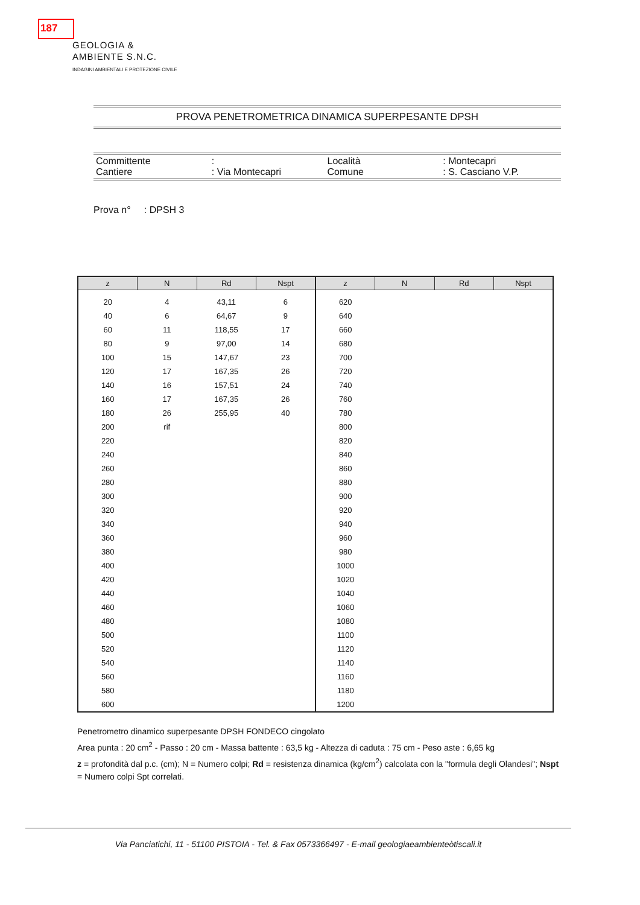187
GEOLOGIA &
AMBIENTE S.N.C.
INDAGINI AMBIENTALI E PROTEZIONE CIVILE
PROVA PENETROMETRICA DINAMICA SUPERPESANTE DPSH
Committente
Cantiere
:
: Via Montecapri
Località
Comune
: Montecapri
: S. Casciano V.P.
Prova n° : DPSH 3
| z | N | Rd | Nspt | z | N | Rd | Nspt |
| --- | --- | --- | --- | --- | --- | --- | --- |
| 20 | 4 | 43,11 | 6 | 620 | | | |
| 40 | 6 | 64,67 | 9 | 640 | | | |
| 60 | 11 | 118,55 | 17 | 660 | | | |
| 80 | 9 | 97,00 | 14 | 680 | | | |
| 100 | 15 | 147,67 | 23 | 700 | | | |
| 120 | 17 | 167,35 | 26 | 720 | | | |
| 140 | 16 | 157,51 | 24 | 740 | | | |
| 160 | 17 | 167,35 | 26 | 760 | | | |
| 180 | 26 | 255,95 | 40 | 780 | | | |
| 200 | rif | | | 800 | | | |
| 220 | | | | 820 | | | |
| 240 | | | | 840 | | | |
| 260 | | | | 860 | | | |
| 280 | | | | 880 | | | |
| 300 | | | | 900 | | | |
| 320 | | | | 920 | | | |
| 340 | | | | 940 | | | |
| 360 | | | | 960 | | | |
| 380 | | | | 980 | | | |
| 400 | | | | 1000 | | | |
| 420 | | | | 1020 | | | |
| 440 | | | | 1040 | | | |
| 460 | | | | 1060 | | | |
| 480 | | | | 1080 | | | |
| 500 | | | | 1100 | | | |
| 520 | | | | 1120 | | | |
| 540 | | | | 1140 | | | |
| 560 | | | | 1160 | | | |
| 580 | | | | 1180 | | | |
| 600 | | | | 1200 | | | |
Penetrometro dinamico superpesante DPSH FONDECO cingolato
Area punta : 20 cm<sup>2</sup> - Passo : 20 cm - Massa battente : 63,5 kg - Altezza di caduta : 75 cm - Peso aste : 6,65 kg
z = profondità dal p.c. (cm); N = Numero colpi; Rd = resistenza dinamica (kg/cm<sup>2</sup>) calcolata con la "formula degli Olandesi"; Nspt = Numero colpi Spt correlati.
Via Panciatichi, 11 - 51100 PISTOIA - Tel. & Fax 0573366497 - E-mail geologiaeambienteòtiscali.it